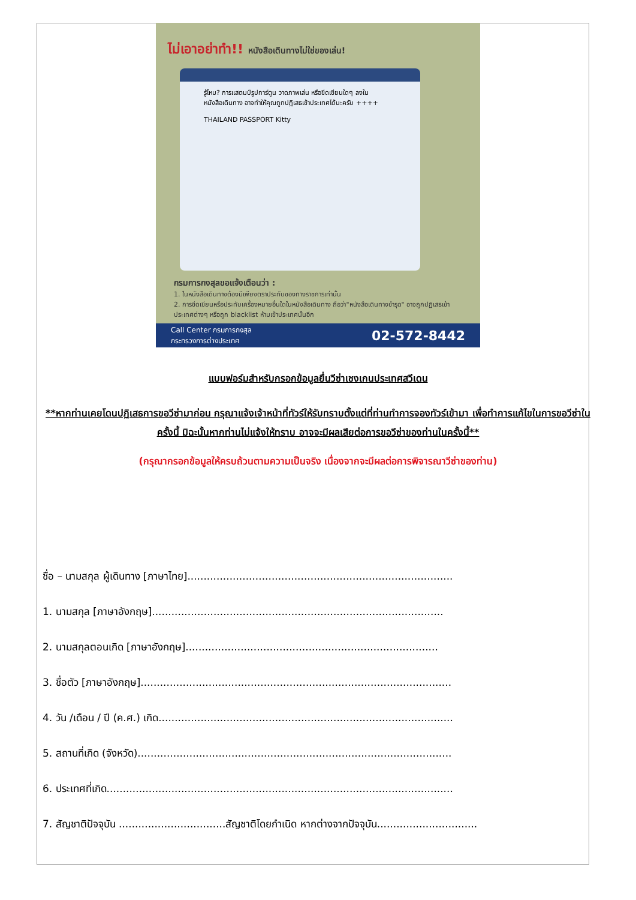ไม่เอาอย่าทำ!! หนังสือเดินทางไม่ใช่ของเล่น!
รู้ไหม? การแสตมป์รูปการ์ตูน วาดภาพเล่น หรือขีดเขียนใดๆ ลงในหนังสือเดินทาง อาจทำให้คุณถูกปฏิเสธเข้าประเทศได้นะครับ ++++
THAILAND PASSPORT Kitty
กรมการกงสุลขอแจ้งเตือนว่า :
1. ในหนังสือเดินทางต้องมีเพียงตราประทับของทางราชการเท่านั้น
2. การขีดเขียนหรือประทับเครื่องหมายอื่นใดในหนังสือเดินทาง ถือว่า"หนังสือเดินทางชำรุด" อาจถูกปฏิเสธเข้าประเทศต่างๆ หรือถูก blacklist ห้ามเข้าประเทศนั้นอีก
Call Center กรมการกงสุล
กระทรวงการต่างประเทศ 02-572-8442
แบบฟอร์มสำหรับกรอกข้อมูลยื่นวีซ่าเชงเกนประเทศสวีเดน
**หากท่านเคยโดนปฏิเสธการขอวีซ่ามาก่อน กรุณาแจ้งเจ้าหน้าที่ทัวร์ให้รับทราบตั้งแต่ที่ท่านทำการจองทัวร์เข้ามา เพื่อทำการแก้ไขในการขอวีซ่าในครั้งนี้ มิฉะนั้นหากท่านไม่แจ้งให้ทราบ อาจจะมีผลเสียต่อการขอวีซ่าของท่านในครั้งนี้**
(กรุณากรอกข้อมูลให้ครบถ้วนตามความเป็นจริง เนื่องจากจะมีผลต่อการพิจารณาวีซ่าของท่าน)
ชื่อ – นามสกุล ผู้เดินทาง [ภาษาไทย]..................................................................................
1. นามสกุล [ภาษาอังกฤษ]..........................................................................................
2. นามสกุลตอนเกิด [ภาษาอังกฤษ]..............................................................................
3. ชื่อตัว [ภาษาอังกฤษ]................................................................................................
4. วัน /เดือน / ปี (ค.ศ.) เกิด...........................................................................................
5. สถานที่เกิด (จังหวัด).................................................................................................
6. ประเทศที่เกิด...........................................................................................................
7. สัญชาติปัจจุบัน .................................สัญชาติโดยกำเนิด หากต่างจากปัจจุบัน...............................